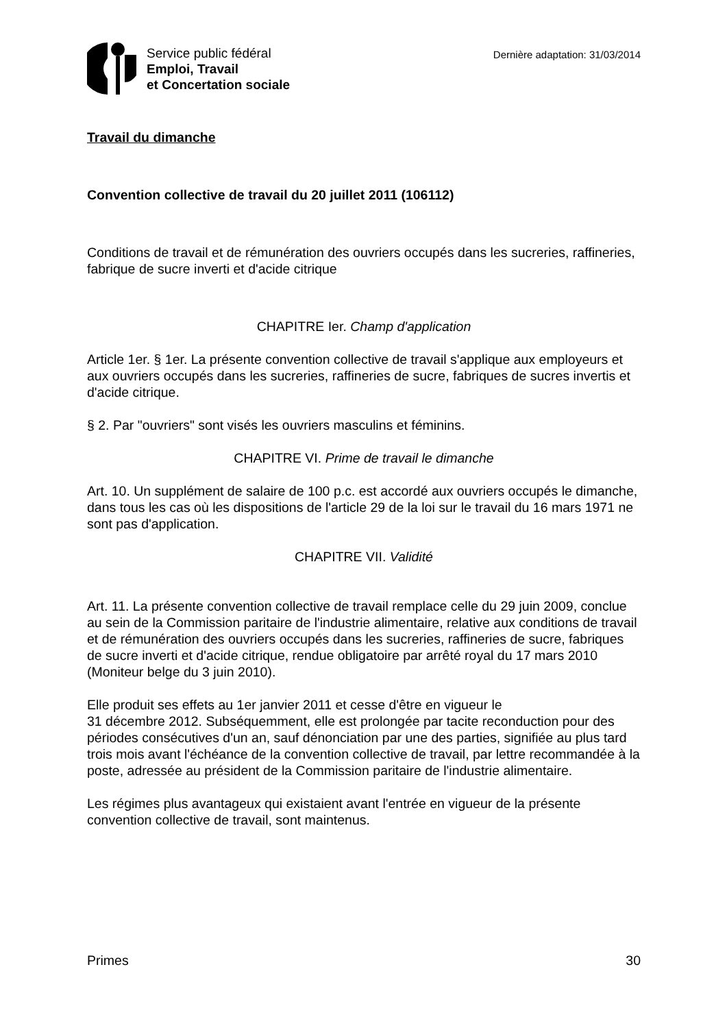Service public fédéral
Emploi, Travail
et Concertation sociale
Dernière adaptation: 31/03/2014
Travail du dimanche
Convention collective de travail du 20 juillet 2011 (106112)
Conditions de travail et de rémunération des ouvriers occupés dans les sucreries, raffineries, fabrique de sucre inverti et d'acide citrique
CHAPITRE Ier. Champ d'application
Article 1er. § 1er. La présente convention collective de travail s'applique aux employeurs et aux ouvriers occupés dans les sucreries, raffineries de sucre, fabriques de sucres invertis et d'acide citrique.
§ 2. Par "ouvriers" sont visés les ouvriers masculins et féminins.
CHAPITRE VI. Prime de travail le dimanche
Art. 10. Un supplément de salaire de 100 p.c. est accordé aux ouvriers occupés le dimanche, dans tous les cas où les dispositions de l'article 29 de la loi sur le travail du 16 mars 1971 ne sont pas d'application.
CHAPITRE VII. Validité
Art. 11. La présente convention collective de travail remplace celle du 29 juin 2009, conclue au sein de la Commission paritaire de l'industrie alimentaire, relative aux conditions de travail et de rémunération des ouvriers occupés dans les sucreries, raffineries de sucre, fabriques de sucre inverti et d'acide citrique, rendue obligatoire par arrêté royal du 17 mars 2010 (Moniteur belge du 3 juin 2010).
Elle produit ses effets au 1er janvier 2011 et cesse d'être en vigueur le
31 décembre 2012. Subséquemment, elle est prolongée par tacite reconduction pour des périodes consécutives d'un an, sauf dénonciation par une des parties, signifiée au plus tard trois mois avant l'échéance de la convention collective de travail, par lettre recommandée à la poste, adressée au président de la Commission paritaire de l'industrie alimentaire.
Les régimes plus avantageux qui existaient avant l'entrée en vigueur de la présente convention collective de travail, sont maintenus.
Primes 30